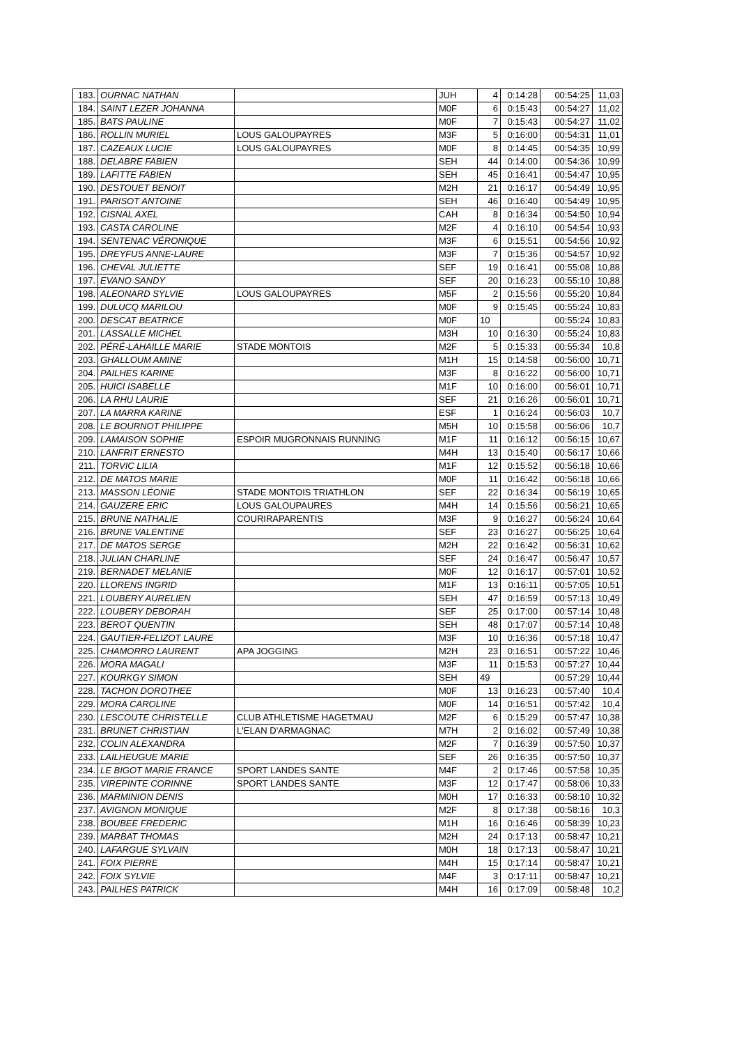| 183. | OURNAC NATHAN | | JUH | 4 | 0:14:28 | 00:54:25 | 11,03 |
| 184. | SAINT LEZER JOHANNA | | M0F | 6 | 0:15:43 | 00:54:27 | 11,02 |
| 185. | BATS PAULINE | | M0F | 7 | 0:15:43 | 00:54:27 | 11,02 |
| 186. | ROLLIN MURIEL | LOUS GALOUPAYRES | M3F | 5 | 0:16:00 | 00:54:31 | 11,01 |
| 187. | CAZEAUX LUCIE | LOUS GALOUPAYRES | M0F | 8 | 0:14:45 | 00:54:35 | 10,99 |
| 188. | DELABRE FABIEN | | SEH | 44 | 0:14:00 | 00:54:36 | 10,99 |
| 189. | LAFITTE FABIEN | | SEH | 45 | 0:16:41 | 00:54:47 | 10,95 |
| 190. | DESTOUET BENOIT | | M2H | 21 | 0:16:17 | 00:54:49 | 10,95 |
| 191. | PARISOT ANTOINE | | SEH | 46 | 0:16:40 | 00:54:49 | 10,95 |
| 192. | CISNAL AXEL | | CAH | 8 | 0:16:34 | 00:54:50 | 10,94 |
| 193. | CASTA CAROLINE | | M2F | 4 | 0:16:10 | 00:54:54 | 10,93 |
| 194. | SENTENAC VÉRONIQUE | | M3F | 6 | 0:15:51 | 00:54:56 | 10,92 |
| 195. | DREYFUS ANNE-LAURE | | M3F | 7 | 0:15:36 | 00:54:57 | 10,92 |
| 196. | CHEVAL JULIETTE | | SEF | 19 | 0:16:41 | 00:55:08 | 10,88 |
| 197. | EVANO SANDY | | SEF | 20 | 0:16:23 | 00:55:10 | 10,88 |
| 198. | ALEONARD SYLVIE | LOUS GALOUPAYRES | M5F | 2 | 0:15:56 | 00:55:20 | 10,84 |
| 199. | DULUCQ MARILOU | | M0F | 9 | 0:15:45 | 00:55:24 | 10,83 |
| 200. | DESCAT BEATRICE | | M0F | 10 | | 00:55:24 | 10,83 |
| 201. | LASSALLE MICHEL | | M3H | 10 | 0:16:30 | 00:55:24 | 10,83 |
| 202. | PÉRÉ-LAHAILLE MARIE | STADE MONTOIS | M2F | 5 | 0:15:33 | 00:55:34 | 10,8 |
| 203. | GHALLOUM AMINE | | M1H | 15 | 0:14:58 | 00:56:00 | 10,71 |
| 204. | PAILHES KARINE | | M3F | 8 | 0:16:22 | 00:56:00 | 10,71 |
| 205. | HUICI ISABELLE | | M1F | 10 | 0:16:00 | 00:56:01 | 10,71 |
| 206. | LA RHU LAURIE | | SEF | 21 | 0:16:26 | 00:56:01 | 10,71 |
| 207. | LA MARRA KARINE | | ESF | 1 | 0:16:24 | 00:56:03 | 10,7 |
| 208. | LE BOURNOT PHILIPPE | | M5H | 10 | 0:15:58 | 00:56:06 | 10,7 |
| 209. | LAMAISON SOPHIE | ESPOIR MUGRONNAIS RUNNING | M1F | 11 | 0:16:12 | 00:56:15 | 10,67 |
| 210. | LANFRIT ERNESTO | | M4H | 13 | 0:15:40 | 00:56:17 | 10,66 |
| 211. | TORVIC LILIA | | M1F | 12 | 0:15:52 | 00:56:18 | 10,66 |
| 212. | DE MATOS MARIE | | M0F | 11 | 0:16:42 | 00:56:18 | 10,66 |
| 213. | MASSON LÉONIE | STADE MONTOIS TRIATHLON | SEF | 22 | 0:16:34 | 00:56:19 | 10,65 |
| 214. | GAUZERE ERIC | LOUS GALOUPAURES | M4H | 14 | 0:15:56 | 00:56:21 | 10,65 |
| 215. | BRUNE NATHALIE | COURIRAPARENTIS | M3F | 9 | 0:16:27 | 00:56:24 | 10,64 |
| 216. | BRUNE VALENTINE | | SEF | 23 | 0:16:27 | 00:56:25 | 10,64 |
| 217. | DE MATOS SERGE | | M2H | 22 | 0:16:42 | 00:56:31 | 10,62 |
| 218. | JULIAN CHARLINE | | SEF | 24 | 0:16:47 | 00:56:47 | 10,57 |
| 219. | BERNADET MELANIE | | M0F | 12 | 0:16:17 | 00:57:01 | 10,52 |
| 220. | LLORENS INGRID | | M1F | 13 | 0:16:11 | 00:57:05 | 10,51 |
| 221. | LOUBERY AURELIEN | | SEH | 47 | 0:16:59 | 00:57:13 | 10,49 |
| 222. | LOUBERY DEBORAH | | SEF | 25 | 0:17:00 | 00:57:14 | 10,48 |
| 223. | BEROT QUENTIN | | SEH | 48 | 0:17:07 | 00:57:14 | 10,48 |
| 224. | GAUTIER-FELIZOT LAURE | | M3F | 10 | 0:16:36 | 00:57:18 | 10,47 |
| 225. | CHAMORRO LAURENT | APA JOGGING | M2H | 23 | 0:16:51 | 00:57:22 | 10,46 |
| 226. | MORA MAGALI | | M3F | 11 | 0:15:53 | 00:57:27 | 10,44 |
| 227. | KOURKGY SIMON | | SEH | 49 | | 00:57:29 | 10,44 |
| 228. | TACHON DOROTHEE | | M0F | 13 | 0:16:23 | 00:57:40 | 10,4 |
| 229. | MORA CAROLINE | | M0F | 14 | 0:16:51 | 00:57:42 | 10,4 |
| 230. | LESCOUTE CHRISTELLE | CLUB ATHLETISME HAGETMAU | M2F | 6 | 0:15:29 | 00:57:47 | 10,38 |
| 231. | BRUNET CHRISTIAN | L'ELAN D'ARMAGNAC | M7H | 2 | 0:16:02 | 00:57:49 | 10,38 |
| 232. | COLIN ALEXANDRA | | M2F | 7 | 0:16:39 | 00:57:50 | 10,37 |
| 233. | LAILHEUGUE MARIE | | SEF | 26 | 0:16:35 | 00:57:50 | 10,37 |
| 234. | LE BIGOT MARIE FRANCE | SPORT LANDES SANTE | M4F | 2 | 0:17:46 | 00:57:58 | 10,35 |
| 235. | VIREPINTE CORINNE | SPORT LANDES SANTE | M3F | 12 | 0:17:47 | 00:58:06 | 10,33 |
| 236. | MARMINION DENIS | | M0H | 17 | 0:16:33 | 00:58:10 | 10,32 |
| 237. | AVIGNON MONIQUE | | M2F | 8 | 0:17:38 | 00:58:16 | 10,3 |
| 238. | BOUBEE FREDERIC | | M1H | 16 | 0:16:46 | 00:58:39 | 10,23 |
| 239. | MARBAT THOMAS | | M2H | 24 | 0:17:13 | 00:58:47 | 10,21 |
| 240. | LAFARGUE SYLVAIN | | M0H | 18 | 0:17:13 | 00:58:47 | 10,21 |
| 241. | FOIX PIERRE | | M4H | 15 | 0:17:14 | 00:58:47 | 10,21 |
| 242. | FOIX SYLVIE | | M4F | 3 | 0:17:11 | 00:58:47 | 10,21 |
| 243. | PAILHES PATRICK | | M4H | 16 | 0:17:09 | 00:58:48 | 10,2 |